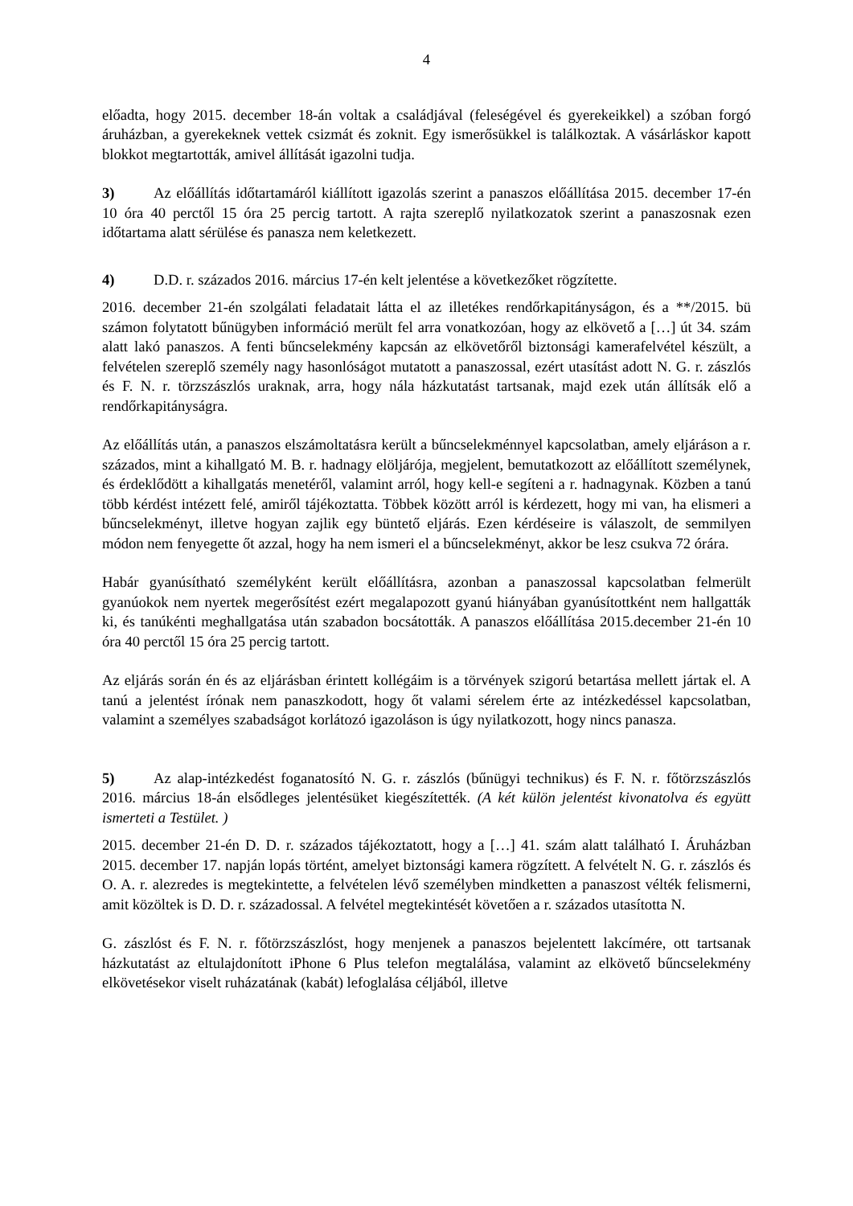4
előadta, hogy 2015. december 18-án voltak a családjával (feleségével és gyerekeikkel) a szóban forgó áruházban, a gyerekeknek vettek csizmát és zoknit. Egy ismerősükkel is találkoztak. A vásárláskor kapott blokkot megtartották, amivel állítását igazolni tudja.
3) Az előállítás időtartamáról kiállított igazolás szerint a panaszos előállítása 2015. december 17-én 10 óra 40 perctől 15 óra 25 percig tartott. A rajta szereplő nyilatkozatok szerint a panaszosnak ezen időtartama alatt sérülése és panasza nem keletkezett.
4) D.D. r. százados 2016. március 17-én kelt jelentése a következőket rögzítette.
2016. december 21-én szolgálati feladatait látta el az illetékes rendőrkapitányságon, és a **/2015. bü számon folytatott bűnügyben információ merült fel arra vonatkozóan, hogy az elkövető a […] út 34. szám alatt lakó panaszos. A fenti bűncselekmény kapcsán az elkövetőről biztonsági kamerafelvétel készült, a felvételen szereplő személy nagy hasonlóságot mutatott a panaszossal, ezért utasítást adott N. G. r. zászlós és F. N. r. törzszászlós uraknak, arra, hogy nála házkutatást tartsanak, majd ezek után állítsák elő a rendőrkapitányságra.
Az előállítás után, a panaszos elszámoltatásra került a bűncselekménnyel kapcsolatban, amely eljáráson a r. százados, mint a kihallgató M. B. r. hadnagy elöljárója, megjelent, bemutatkozott az előállított személynek, és érdeklődött a kihallgatás menetéről, valamint arról, hogy kell-e segíteni a r. hadnagynak. Közben a tanú több kérdést intézett felé, amiről tájékoztatta. Többek között arról is kérdezett, hogy mi van, ha elismeri a bűncselekményt, illetve hogyan zajlik egy büntető eljárás. Ezen kérdéseire is válaszolt, de semmilyen módon nem fenyegette őt azzal, hogy ha nem ismeri el a bűncselekményt, akkor be lesz csukva 72 órára.
Habár gyanúsítható személyként került előállításra, azonban a panaszossal kapcsolatban felmerült gyanúokok nem nyertek megerősítést ezért megalapozott gyanú hiányában gyanúsítottként nem hallgatták ki, és tanúkénti meghallgatása után szabadon bocsátották. A panaszos előállítása 2015.december 21-én 10 óra 40 perctől 15 óra 25 percig tartott.
Az eljárás során én és az eljárásban érintett kollégáim is a törvények szigorú betartása mellett jártak el. A tanú a jelentést írónak nem panaszkodott, hogy őt valami sérelem érte az intézkedéssel kapcsolatban, valamint a személyes szabadságot korlátozó igazoláson is úgy nyilatkozott, hogy nincs panasza.
5) Az alap-intézkedést foganatosító N. G. r. zászlós (bűnügyi technikus) és F. N. r. főtörzszászlós 2016. március 18-án elsődleges jelentésüket kiegészítették. (A két külön jelentést kivonatolva és együtt ismerteti a Testület. )
2015. december 21-én D. D. r. százados tájékoztatott, hogy a […] 41. szám alatt található I. Áruházban 2015. december 17. napján lopás történt, amelyet biztonsági kamera rögzített. A felvételt N. G. r. zászlós és O. A. r. alezredes is megtekintette, a felvételen lévő személyben mindketten a panaszost vélték felismerni, amit közöltek is D. D. r. századossal. A felvétel megtekintését követően a r. százados utasította N.
G. zászlóst és F. N. r. főtörzszászlóst, hogy menjenek a panaszos bejelentett lakcímére, ott tartsanak házkutatást az eltulajdonított iPhone 6 Plus telefon megtalálása, valamint az elkövető bűncselekmény elkövetésekor viselt ruházatának (kabát) lefoglalása céljából, illetve